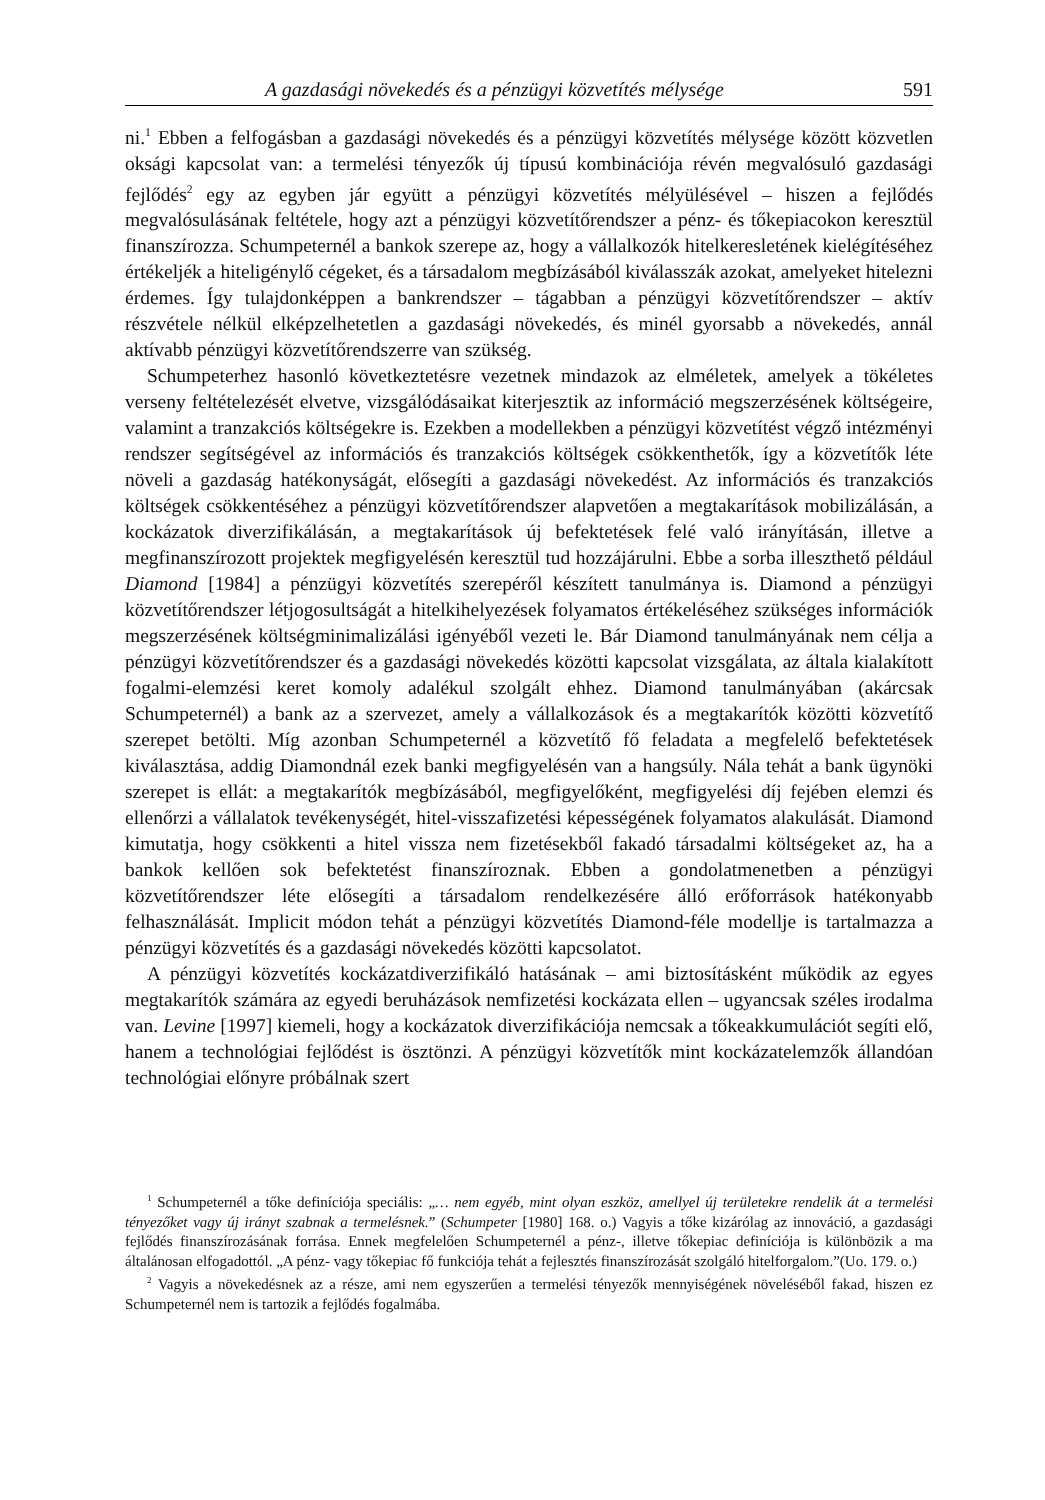A gazdasági növekedés és a pénzügyi közvetítés mélysége 591
ni.<sup>1</sup> Ebben a felfogásban a gazdasági növekedés és a pénzügyi közvetítés mélysége között közvetlen oksági kapcsolat van: a termelési tényezők új típusú kombinációja révén megvalósuló gazdasági fejlődés<sup>2</sup> egy az egyben jár együtt a pénzügyi közvetítés mélyülésével – hiszen a fejlődés megvalósulásának feltétele, hogy azt a pénzügyi közvetítőrendszer a pénz- és tőkepiacokon keresztül finanszírozza. Schumpeternél a bankok szerepe az, hogy a vállalkozók hitelkeresletének kielégítéséhez értékeljék a hiteligénylő cégeket, és a társadalom megbízásából kiválasszák azokat, amelyeket hitelezni érdemes. Így tulajdonképpen a bankrendszer – tágabban a pénzügyi közvetítőrendszer – aktív részvétele nélkül elképzelhetetlen a gazdasági növekedés, és minél gyorsabb a növekedés, annál aktívabb pénzügyi közvetítőrendszerre van szükség.
Schumpeterhez hasonló következtetésre vezetnek mindazok az elméletek, amelyek a tökéletes verseny feltételezését elvetve, vizsgálódásaikat kiterjesztik az információ megszerzésének költségeire, valamint a tranzakciós költségekre is. Ezekben a modellekben a pénzügyi közvetítést végző intézményi rendszer segítségével az információs és tranzakciós költségek csökkenthetők, így a közvetítők léte növeli a gazdaság hatékonyságát, elősegíti a gazdasági növekedést. Az információs és tranzakciós költségek csökkentéséhez a pénzügyi közvetítőrendszer alapvetően a megtakarítások mobilizálásán, a kockázatok diverzifikálásán, a megtakarítások új befektetések felé való irányításán, illetve a megfinanszírozott projektek megfigyelésén keresztül tud hozzájárulni. Ebbe a sorba illeszthető például Diamond [1984] a pénzügyi közvetítés szerepéről készített tanulmánya is. Diamond a pénzügyi közvetítőrendszer létjogosultságát a hitelkihelyezések folyamatos értékeléséhez szükséges információk megszerzésének költségminimalizálási igényéből vezeti le. Bár Diamond tanulmányának nem célja a pénzügyi közvetítőrendszer és a gazdasági növekedés közötti kapcsolat vizsgálata, az általa kialakított fogalmi-elemzési keret komoly adalékul szolgált ehhez. Diamond tanulmányában (akárcsak Schumpeternél) a bank az a szervezet, amely a vállalkozások és a megtakarítók közötti közvetítő szerepet betölti. Míg azonban Schumpeternél a közvetítő fő feladata a megfelelő befektetések kiválasztása, addig Diamondnál ezek banki megfigyelésén van a hangsúly. Nála tehát a bank ügynöki szerepet is ellát: a megtakarítók megbízásából, megfigyelőként, megfigyelési díj fejében elemzi és ellenőrzi a vállalatok tevékenységét, hitel-visszafizetési képességének folyamatos alakulását. Diamond kimutatja, hogy csökkenti a hitel vissza nem fizetésekből fakadó társadalmi költségeket az, ha a bankok kellően sok befektetést finanszíroznak. Ebben a gondolatmenetben a pénzügyi közvetítőrendszer léte elősegíti a társadalom rendelkezésére álló erőforrások hatékonyabb felhasználását. Implicit módon tehát a pénzügyi közvetítés Diamond-féle modellje is tartalmazza a pénzügyi közvetítés és a gazdasági növekedés közötti kapcsolatot.
A pénzügyi közvetítés kockázatdiverzifikáló hatásának – ami biztosításként működik az egyes megtakarítók számára az egyedi beruházások nemfizetési kockázata ellen – ugyancsak széles irodalma van. Levine [1997] kiemeli, hogy a kockázatok diverzifikációja nemcsak a tőkeakkumulációt segíti elő, hanem a technológiai fejlődést is ösztönzi. A pénzügyi közvetítők mint kockázatelemzők állandóan technológiai előnyre próbálnak szert
<sup>1</sup> Schumpeternél a tőke definíciója speciális: „… nem egyéb, mint olyan eszköz, amellyel új területekre rendelik át a termelési tényezőket vagy új irányt szabnak a termelésnek.” (Schumpeter [1980] 168. o.) Vagyis a tőke kizárólag az innováció, a gazdasági fejlődés finanszírozásának forrása. Ennek megfelelően Schumpeternél a pénz-, illetve tőkepiac definíciója is különbözik a ma általánosan elfogadottól. „A pénz- vagy tőkepiac fő funkciója tehát a fejlesztés finanszírozását szolgáló hitelforgalom.”(Uo. 179. o.)
<sup>2</sup> Vagyis a növekedésnek az a része, ami nem egyszerűen a termelési tényezők mennyiségének növeléséből fakad, hiszen ez Schumpeternél nem is tartozik a fejlődés fogalmába.